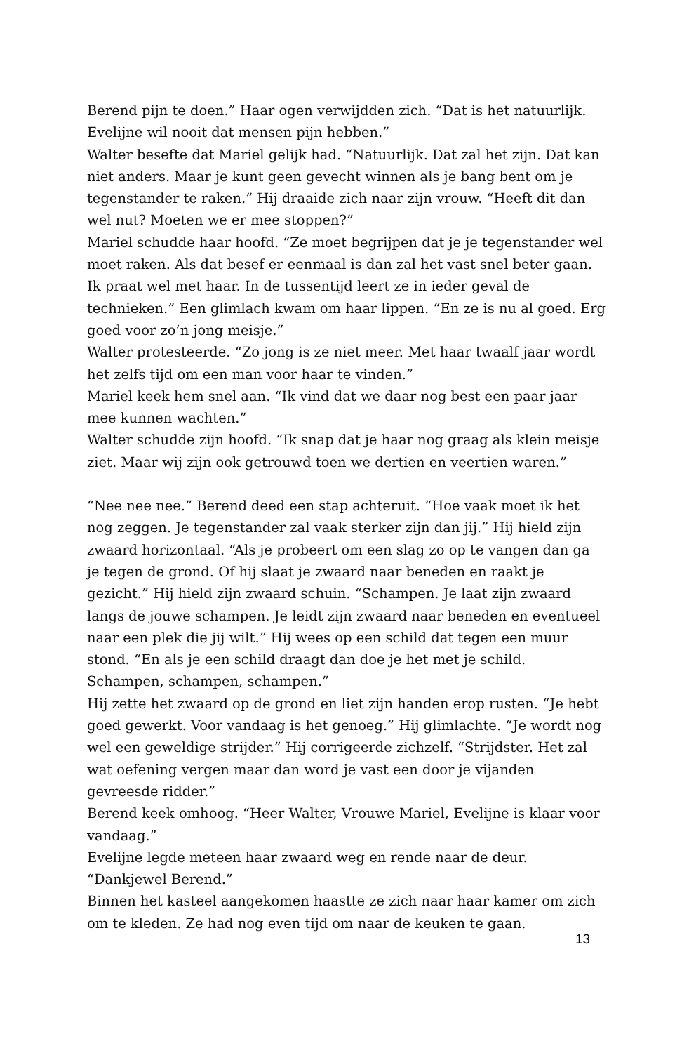Berend pijn te doen.” Haar ogen verwijdden zich. “Dat is het natuurlijk. Evelijne wil nooit dat mensen pijn hebben.”
Walter besefte dat Mariel gelijk had. “Natuurlijk. Dat zal het zijn. Dat kan niet anders. Maar je kunt geen gevecht winnen als je bang bent om je tegenstander te raken.” Hij draaide zich naar zijn vrouw. “Heeft dit dan wel nut? Moeten we er mee stoppen?”
Mariel schudde haar hoofd. “Ze moet begrijpen dat je je tegenstander wel moet raken. Als dat besef er eenmaal is dan zal het vast snel beter gaan. Ik praat wel met haar. In de tussentijd leert ze in ieder geval de technieken.” Een glimlach kwam om haar lippen. “En ze is nu al goed. Erg goed voor zo’n jong meisje.”
Walter protesteerde. “Zo jong is ze niet meer. Met haar twaalf jaar wordt het zelfs tijd om een man voor haar te vinden.”
Mariel keek hem snel aan. “Ik vind dat we daar nog best een paar jaar mee kunnen wachten.”
Walter schudde zijn hoofd. “Ik snap dat je haar nog graag als klein meisje ziet. Maar wij zijn ook getrouwd toen we dertien en veertien waren.”
“Nee nee nee.” Berend deed een stap achteruit. “Hoe vaak moet ik het nog zeggen. Je tegenstander zal vaak sterker zijn dan jij.” Hij hield zijn zwaard horizontaal. “Als je probeert om een slag zo op te vangen dan ga je tegen de grond. Of hij slaat je zwaard naar beneden en raakt je gezicht.” Hij hield zijn zwaard schuin. “Schampen. Je laat zijn zwaard langs de jouwe schampen. Je leidt zijn zwaard naar beneden en eventueel naar een plek die jij wilt.” Hij wees op een schild dat tegen een muur stond. “En als je een schild draagt dan doe je het met je schild. Schampen, schampen, schampen.”
Hij zette het zwaard op de grond en liet zijn handen erop rusten. “Je hebt goed gewerkt. Voor vandaag is het genoeg.” Hij glimlachte. “Je wordt nog wel een geweldige strijder.” Hij corrigeerde zichzelf. “Strijdster. Het zal wat oefening vergen maar dan word je vast een door je vijanden gevreesde ridder.”
Berend keek omhoog. “Heer Walter, Vrouwe Mariel, Evelijne is klaar voor vandaag.”
Evelijne legde meteen haar zwaard weg en rende naar de deur. “Dankjewel Berend.”
Binnen het kasteel aangekomen haastte ze zich naar haar kamer om zich om te kleden. Ze had nog even tijd om naar de keuken te gaan.
13